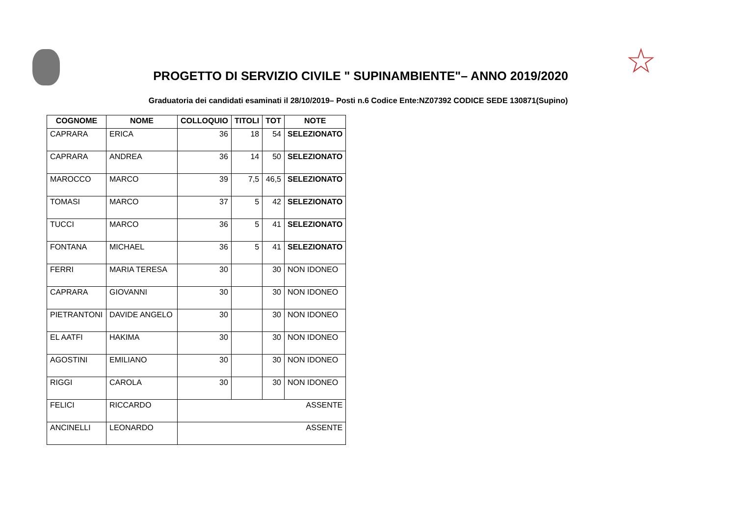☆
PROGETTO DI SERVIZIO CIVILE " SUPINAMBIENTE"– ANNO 2019/2020
Graduatoria dei candidati esaminati il 28/10/2019– Posti n.6 Codice Ente:NZ07392 CODICE SEDE 130871(Supino)
| COGNOME | NOME | COLLOQUIO | TITOLI | TOT | NOTE |
| --- | --- | --- | --- | --- | --- |
| CAPRARA | ERICA | 36 | 18 | 54 | SELEZIONATO |
| CAPRARA | ANDREA | 36 | 14 | 50 | SELEZIONATO |
| MAROCCO | MARCO | 39 | 7,5 | 46,5 | SELEZIONATO |
| TOMASI | MARCO | 37 | 5 | 42 | SELEZIONATO |
| TUCCI | MARCO | 36 | 5 | 41 | SELEZIONATO |
| FONTANA | MICHAEL | 36 | 5 | 41 | SELEZIONATO |
| FERRI | MARIA TERESA | 30 | | 30 | NON IDONEO |
| CAPRARA | GIOVANNI | 30 | | 30 | NON IDONEO |
| PIETRANTONI | DAVIDE ANGELO | 30 | | 30 | NON IDONEO |
| EL AATFI | HAKIMA | 30 | | 30 | NON IDONEO |
| AGOSTINI | EMILIANO | 30 | | 30 | NON IDONEO |
| RIGGI | CAROLA | 30 | | 30 | NON IDONEO |
| FELICI | RICCARDO | ASSENTE | | | |
| ANCINELLI | LEONARDO | ASSENTE | | | |